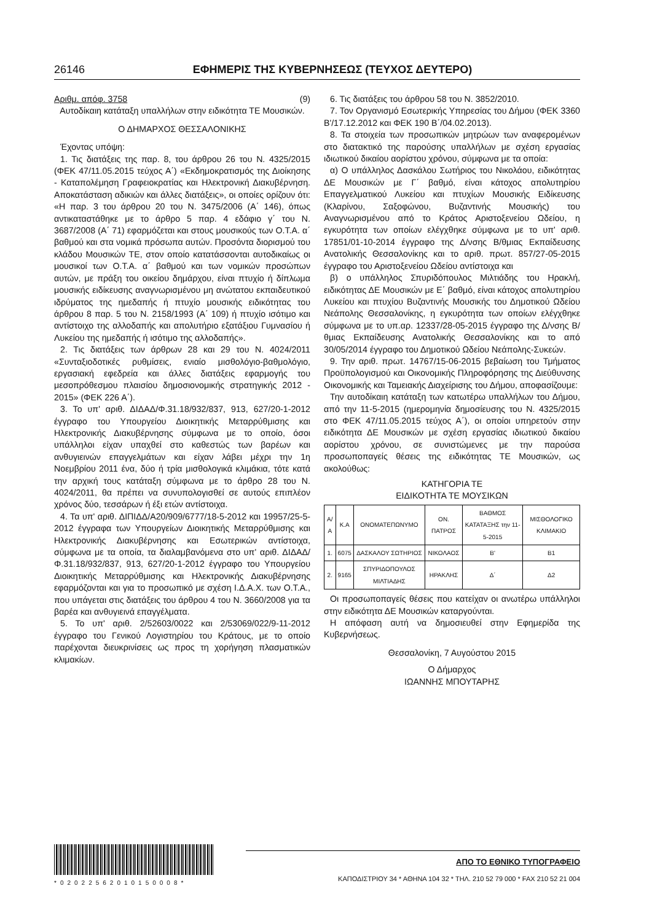26146 ΕΦΗΜΕΡΙΣ ΤΗΣ ΚΥΒΕΡΝΗΣΕΩΣ (ΤΕΥΧΟΣ ΔΕΥΤΕΡΟ)
Αριθμ. απόφ. 3758 (9)
Αυτοδίκαιη κατάταξη υπαλλήλων στην ειδικότητα ΤΕ Μουσικών.
Ο ΔΗΜΑΡΧΟΣ ΘΕΣΣΑΛΟΝΙΚΗΣ
Έχοντας υπόψη:
1. Τις διατάξεις της παρ. 8, του άρθρου 26 του Ν. 4325/2015 (ΦΕΚ 47/11.05.2015 τεύχος Α΄) «Εκδημοκρατισμός της Διοίκησης - Καταπολέμηση Γραφειοκρατίας και Ηλεκτρονική Διακυβέρνηση. Αποκατάσταση αδικιών και άλλες διατάξεις», οι οποίες ορίζουν ότι: «Η παρ. 3 του άρθρου 20 του Ν. 3475/2006 (Α΄ 146), όπως αντικαταστάθηκε με το άρθρο 5 παρ. 4 εδάφιο γ΄ του Ν. 3687/2008 (Α΄ 71) εφαρμόζεται και στους μουσικούς των Ο.Τ.Α. α΄ βαθμού και στα νομικά πρόσωπα αυτών. Προσόντα διορισμού του κλάδου Μουσικών ΤΕ, στον οποίο κατατάσσονται αυτοδικαίως οι μουσικοί των Ο.Τ.Α. α΄ βαθμού και των νομικών προσώπων αυτών, με πράξη του οικείου δημάρχου, είναι πτυχίο ή δίπλωμα μουσικής ειδίκευσης αναγνωρισμένου μη ανώτατου εκπαιδευτικού ιδρύματος της ημεδαπής ή πτυχίο μουσικής ειδικότητας του άρθρου 8 παρ. 5 του Ν. 2158/1993 (Α΄ 109) ή πτυχίο ισότιμο και αντίστοιχο της αλλοδαπής και απολυτήριο εξατάξιου Γυμνασίου ή Λυκείου της ημεδαπής ή ισότιμο της αλλοδαπής».
2. Τις διατάξεις των άρθρων 28 και 29 του Ν. 4024/2011 «Συνταξιοδοτικές ρυθμίσεις, ενιαίο μισθολόγιο-βαθμολόγιο, εργασιακή εφεδρεία και άλλες διατάξεις εφαρμογής του μεσοπρόθεσμου πλαισίου δημοσιονομικής στρατηγικής 2012 - 2015» (ΦΕΚ 226 Α΄).
3. Το υπ' αριθ. ΔΙΔΑΔ/Φ.31.18/932/837, 913, 627/20-1-2012 έγγραφο του Υπουργείου Διοικητικής Μεταρρύθμισης και Ηλεκτρονικής Διακυβέρνησης σύμφωνα με το οποίο, όσοι υπάλληλοι είχαν υπαχθεί στο καθεστώς των βαρέων και ανθυγιεινών επαγγελμάτων και είχαν λάβει μέχρι την 1η Νοεμβρίου 2011 ένα, δύο ή τρία μισθολογικά κλιμάκια, τότε κατά την αρχική τους κατάταξη σύμφωνα με το άρθρο 28 του Ν. 4024/2011, θα πρέπει να συνυπολογισθεί σε αυτούς επιπλέον χρόνος δύο, τεσσάρων ή έξι ετών αντίστοιχα.
4. Τα υπ' αριθ. ΔΙΠΙΔΔ/Α20/909/6777/18-5-2012 και 19957/25-5-2012 έγγραφα των Υπουργείων Διοικητικής Μεταρρύθμισης και Ηλεκτρονικής Διακυβέρνησης και Εσωτερικών αντίστοιχα, σύμφωνα με τα οποία, τα διαλαμβανόμενα στο υπ' αριθ. ΔΙΔΑΔ/Φ.31.18/932/837, 913, 627/20-1-2012 έγγραφο του Υπουργείου Διοικητικής Μεταρρύθμισης και Ηλεκτρονικής Διακυβέρνησης εφαρμόζονται και για το προσωπικό με σχέση Ι.Δ.Α.Χ. των Ο.Τ.Α., που υπάγεται στις διατάξεις του άρθρου 4 του Ν. 3660/2008 για τα βαρέα και ανθυγιεινά επαγγέλματα.
5. Το υπ' αριθ. 2/52603/0022 και 2/53069/022/9-11-2012 έγγραφο του Γενικού Λογιστηρίου του Κράτους, με το οποίο παρέχονται διευκρινίσεις ως προς τη χορήγηση πλασματικών κλιμακίων.
6. Τις διατάξεις του άρθρου 58 του Ν. 3852/2010.
7. Τον Οργανισμό Εσωτερικής Υπηρεσίας του Δήμου (ΦΕΚ 3360 Β'/17.12.2012 και ΦΕΚ 190 Β΄/04.02.2013).
8. Τα στοιχεία των προσωπικών μητρώων των αναφερομένων στο διατακτικό της παρούσης υπαλλήλων με σχέση εργασίας ιδιωτικού δικαίου αορίστου χρόνου, σύμφωνα με τα οποία:
α) Ο υπάλληλος Δασκάλου Σωτήριος του Νικολάου, ειδικότητας ΔΕ Μουσικών με Γ΄ βαθμό, είναι κάτοχος απολυτηρίου Επαγγελματικού Λυκείου και πτυχίων Μουσικής Ειδίκευσης (Κλαρίνου, Σαξοφώνου, Βυζαντινής Μουσικής) του Αναγνωρισμένου από το Κράτος Αριστοξενείου Ωδείου, η εγκυρότητα των οποίων ελέγχθηκε σύμφωνα με το υπ' αριθ. 17851/01-10-2014 έγγραφο της Δ/νσης Β/θμιας Εκπαίδευσης Ανατολικής Θεσσαλονίκης και το αριθ. πρωτ. 857/27-05-2015 έγγραφο του Αριστοξενείου Ωδείου αντίστοιχα και
β) ο υπάλληλος Σπυριδόπουλος Μιλτιάδης του Ηρακλή, ειδικότητας ΔΕ Μουσικών με Ε΄ βαθμό, είναι κάτοχος απολυτηρίου Λυκείου και πτυχίου Βυζαντινής Μουσικής του Δημοτικού Ωδείου Νεάπολης Θεσσαλονίκης, η εγκυρότητα των οποίων ελέγχθηκε σύμφωνα με το υπ.αρ. 12337/28-05-2015 έγγραφο της Δ/νσης Β/θμιας Εκπαίδευσης Ανατολικής Θεσσαλονίκης και το από 30/05/2014 έγγραφο του Δημοτικού Ωδείου Νεάπολης-Συκεών.
9. Την αριθ. πρωτ. 14767/15-06-2015 βεβαίωση του Τμήματος Προϋπολογισμού και Οικονομικής Πληροφόρησης της Διεύθυνσης Οικονομικής και Ταμειακής Διαχείρισης του Δήμου, αποφασίζουμε:
Την αυτοδίκαιη κατάταξη των κατωτέρω υπαλλήλων του Δήμου, από την 11-5-2015 (ημερομηνία δημοσίευσης του Ν. 4325/2015 στο ΦΕΚ 47/11.05.2015 τεύχος Α΄), οι οποίοι υπηρετούν στην ειδικότητα ΔΕ Μουσικών με σχέση εργασίας ιδιωτικού δικαίου αορίστου χρόνου, σε συνιστώμενες με την παρούσα προσωποπαγείς θέσεις της ειδικότητας ΤΕ Μουσικών, ως ακολούθως:
ΚΑΤΗΓΟΡΙΑ ΤΕ
ΕΙΔΙΚΟΤΗΤΑ ΤΕ ΜΟΥΣΙΚΩΝ
| Α/Α | Κ.Α | ΟΝΟΜΑΤΕΠΩΝΥΜΟ | ΟΝ. ΠΑΤΡΟΣ | ΒΑΘΜΟΣ ΚΑΤΑΤΑΞΗΣ την 11-5-2015 | ΜΙΣΘΟΛΟΓΙΚΟ ΚΛΙΜΑΚΙΟ |
| --- | --- | --- | --- | --- | --- |
| 1. | 6075 | ΔΑΣΚΑΛΟΥ ΣΩΤΗΡΙΟΣ | ΝΙΚΟΛΑΟΣ | Β' | Β1 |
| 2. | 9165 | ΣΠΥΡΙΔΟΠΟΥΛΟΣ ΜΙΛΤΙΑΔΗΣ | ΗΡΑΚΛΗΣ | Δ΄ | Δ2 |
Οι προσωποπαγείς θέσεις που κατείχαν οι ανωτέρω υπάλληλοι στην ειδικότητα ΔΕ Μουσικών καταργούνται.
Η απόφαση αυτή να δημοσιευθεί στην Εφημερίδα της Κυβερνήσεως.
Θεσσαλονίκη, 7 Αυγούστου 2015
Ο Δήμαρχος
ΙΩΑΝΝΗΣ ΜΠΟΥΤΑΡΗΣ
*02022562010150008*
ΑΠΟ ΤΟ ΕΘΝΙΚΟ ΤΥΠΟΓΡΑΦΕΙΟ
ΚΑΠΟΔΙΣΤΡΙΟΥ 34 * ΑΘΗΝΑ 104 32 * ΤΗΛ. 210 52 79 000 * FAX 210 52 21 004